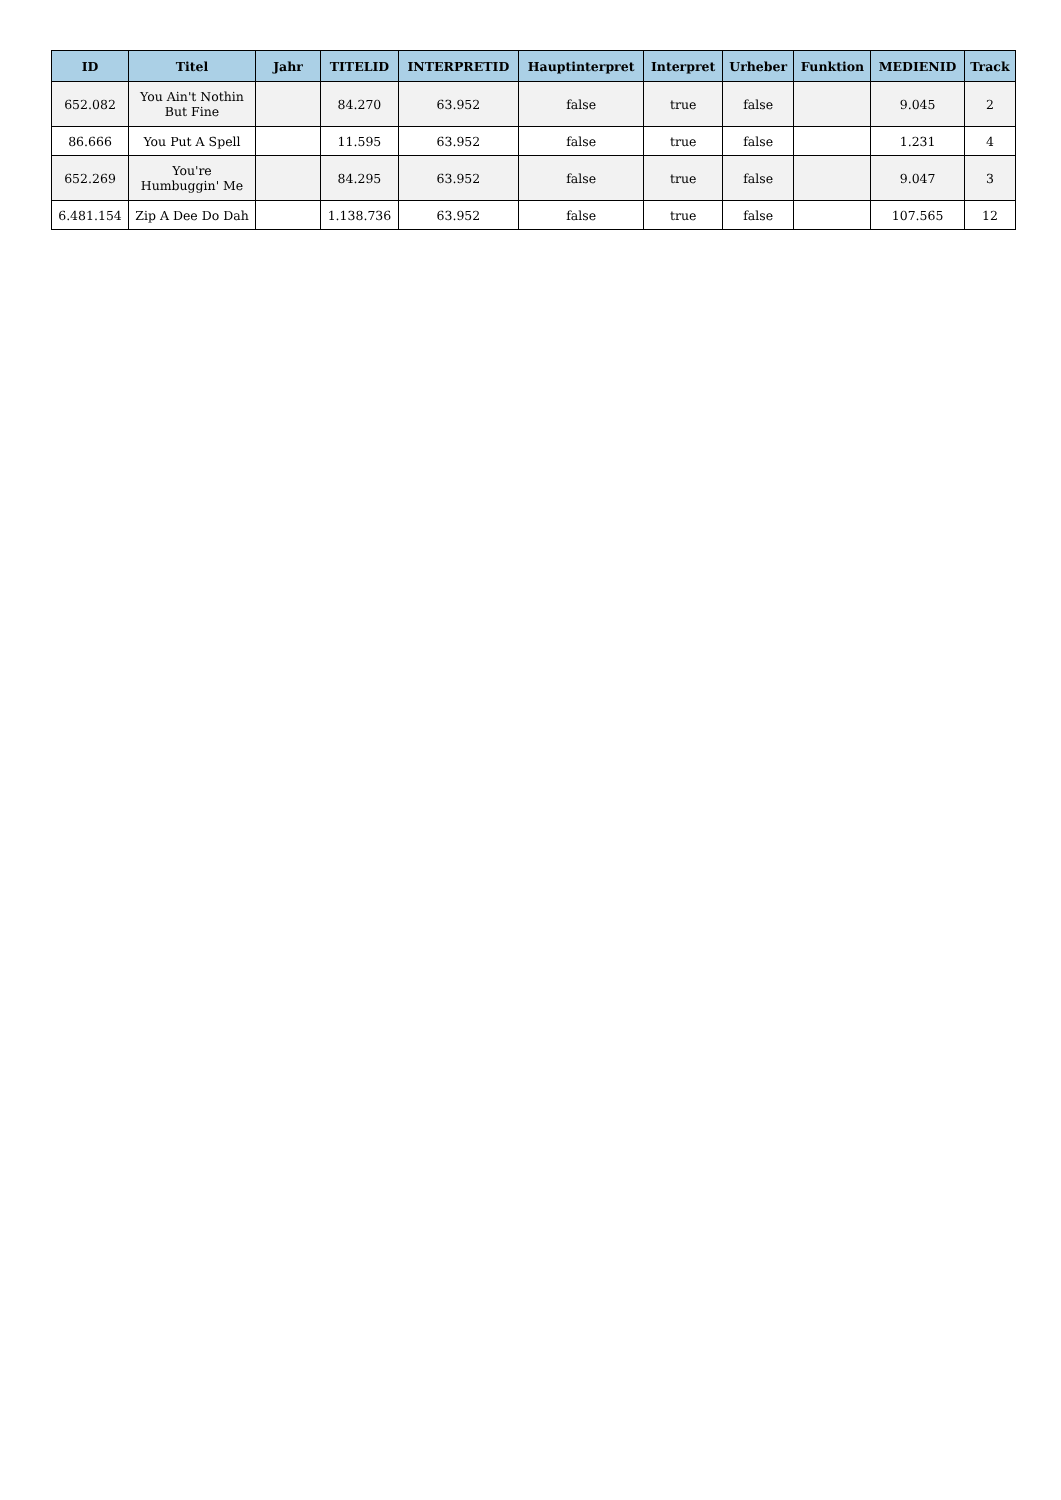| ID | Titel | Jahr | TITELID | INTERPRETID | Hauptinterpret | Interpret | Urheber | Funktion | MEDIENID | Track |
| --- | --- | --- | --- | --- | --- | --- | --- | --- | --- | --- |
| 652.082 | You Ain't Nothin But Fine | | 84.270 | 63.952 | false | true | false | | 9.045 | 2 |
| 86.666 | You Put A Spell | | 11.595 | 63.952 | false | true | false | | 1.231 | 4 |
| 652.269 | You're Humbuggin' Me | | 84.295 | 63.952 | false | true | false | | 9.047 | 3 |
| 6.481.154 | Zip A Dee Do Dah | | 1.138.736 | 63.952 | false | true | false | | 107.565 | 12 |